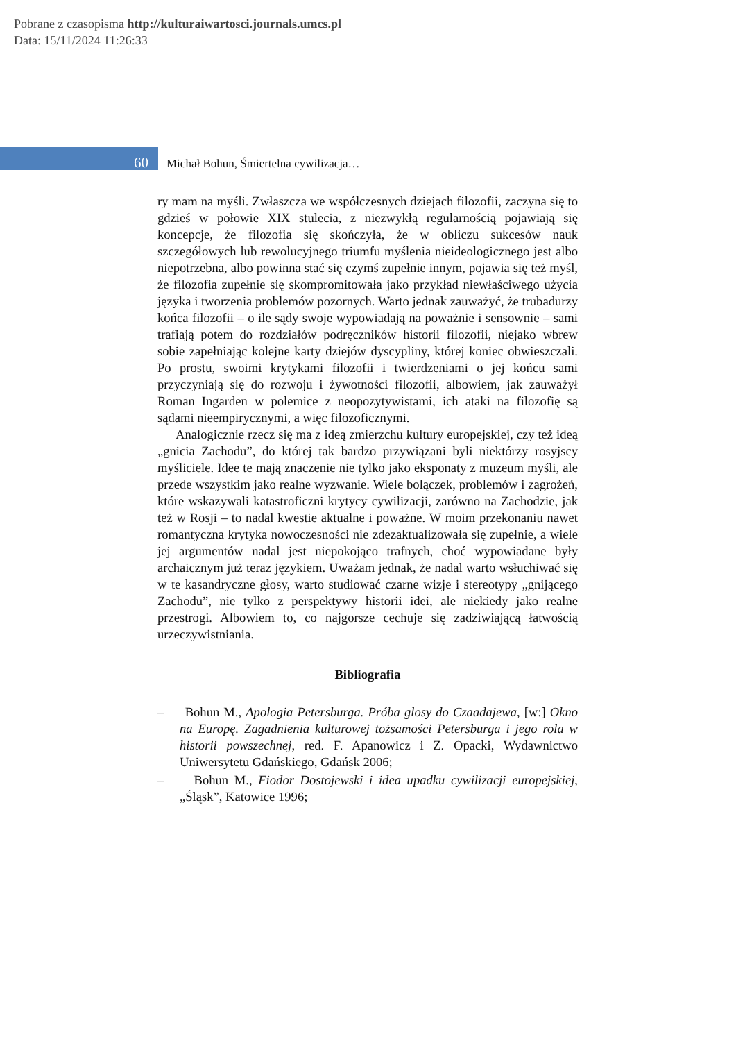Pobrane z czasopisma http://kulturaiwartosci.journals.umcs.pl
Data: 15/11/2024 11:26:33
60 Michał Bohun, Śmiertelna cywilizacja…
ry mam na myśli. Zwłaszcza we współczesnych dziejach filozofii, zaczyna się to gdzieś w połowie XIX stulecia, z niezwykłą regularnością pojawiają się koncepcje, że filozofia się skończyła, że w obliczu sukcesów nauk szczegółowych lub rewolucyjnego triumfu myślenia nieideologicznego jest albo niepotrzebna, albo powinna stać się czymś zupełnie innym, pojawia się też myśl, że filozofia zupełnie się skompromitowała jako przykład niewłaściwego użycia języka i tworzenia problemów pozornych. Warto jednak zauważyć, że trubadurzy końca filozofii – o ile sądy swoje wypowiadają na poważnie i sensownie – sami trafiają potem do rozdziałów podręczników historii filozofii, niejako wbrew sobie zapełniając kolejne karty dziejów dyscypliny, której koniec obwieszczali. Po prostu, swoimi krytykami filozofii i twierdzeniami o jej końcu sami przyczyniają się do rozwoju i żywotności filozofii, albowiem, jak zauważył Roman Ingarden w polemice z neopozytywistami, ich ataki na filozofię są sądami nieempirycznymi, a więc filozoficznymi.
Analogicznie rzecz się ma z ideą zmierzchu kultury europejskiej, czy też ideą „gnicia Zachodu”, do której tak bardzo przywiązani byli niektórzy rosyjscy myśliciele. Idee te mają znaczenie nie tylko jako eksponaty z muzeum myśli, ale przede wszystkim jako realne wyzwanie. Wiele bolączek, problemów i zagrożeń, które wskazywali katastroficzni krytycy cywilizacji, zarówno na Zachodzie, jak też w Rosji – to nadal kwestie aktualne i poważne. W moim przekonaniu nawet romantyczna krytyka nowoczesności nie zdezaktualizowała się zupełnie, a wiele jej argumentów nadal jest niepokojąco trafnych, choć wypowiadane były archaicznym już teraz językiem. Uważam jednak, że nadal warto wsłuchiwać się w te kasandryczne głosy, warto studiować czarne wizje i stereotypy „gnijącego Zachodu”, nie tylko z perspektywy historii idei, ale niekiedy jako realne przestrogi. Albowiem to, co najgorsze cechuje się zadziwiającą łatwością urzeczywistniania.
Bibliografia
– Bohun M., Apologia Petersburga. Próba glosy do Czaadajewa, [w:] Okno na Europę. Zagadnienia kulturowej tożsamości Petersburga i jego rola w historii powszechnej, red. F. Apanowicz i Z. Opacki, Wydawnictwo Uniwersytetu Gdańskiego, Gdańsk 2006;
– Bohun M., Fiodor Dostojewski i idea upadku cywilizacji europejskiej, „Śląsk”, Katowice 1996;